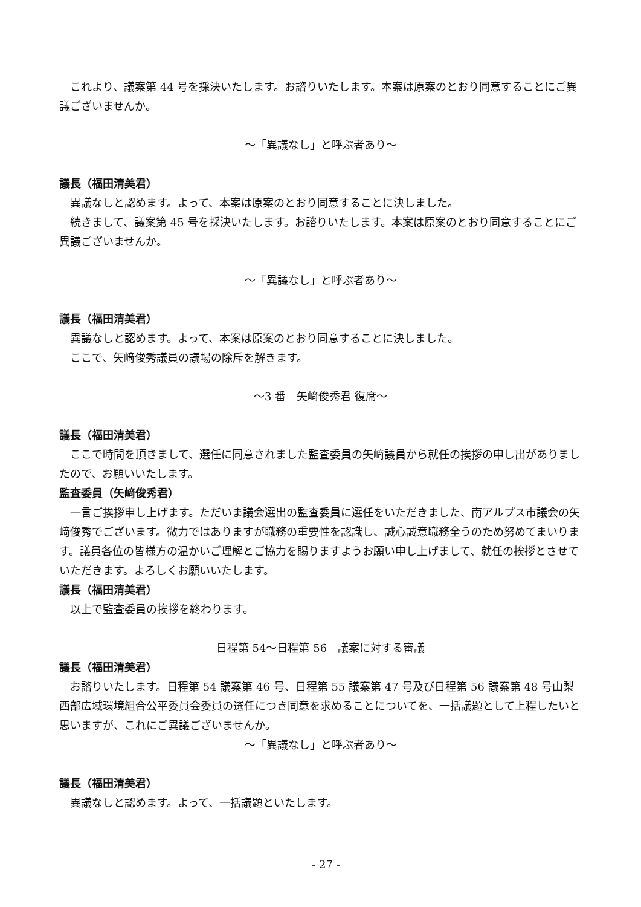これより、議案第 44 号を採決いたします。お諮りいたします。本案は原案のとおり同意することにご異議ございませんか。
～「異議なし」と呼ぶ者あり～
議長（福田清美君）
異議なしと認めます。よって、本案は原案のとおり同意することに決しました。
続きまして、議案第 45 号を採決いたします。お諮りいたします。本案は原案のとおり同意することにご異議ございませんか。
～「異議なし」と呼ぶ者あり～
議長（福田清美君）
異議なしと認めます。よって、本案は原案のとおり同意することに決しました。
ここで、矢﨑俊秀議員の議場の除斥を解きます。
～3 番　矢﨑俊秀君 復席～
議長（福田清美君）
ここで時間を頂きまして、選任に同意されました監査委員の矢﨑議員から就任の挨拶の申し出がありましたので、お願いいたします。
監査委員（矢﨑俊秀君）
一言ご挨拶申し上げます。ただいま議会選出の監査委員に選任をいただきました、南アルプス市議会の矢﨑俊秀でございます。微力ではありますが職務の重要性を認識し、誠心誠意職務全うのため努めてまいります。議員各位の皆様方の温かいご理解とご協力を賜りますようお願い申し上げまして、就任の挨拶とさせていただきます。よろしくお願いいたします。
議長（福田清美君）
以上で監査委員の挨拶を終わります。
日程第 54～日程第 56　議案に対する審議
議長（福田清美君）
お諮りいたします。日程第 54 議案第 46 号、日程第 55 議案第 47 号及び日程第 56 議案第 48 号山梨西部広域環境組合公平委員会委員の選任につき同意を求めることについてを、一括議題として上程したいと思いますが、これにご異議ございませんか。
～「異議なし」と呼ぶ者あり～
議長（福田清美君）
異議なしと認めます。よって、一括議題といたします。
- 27 -